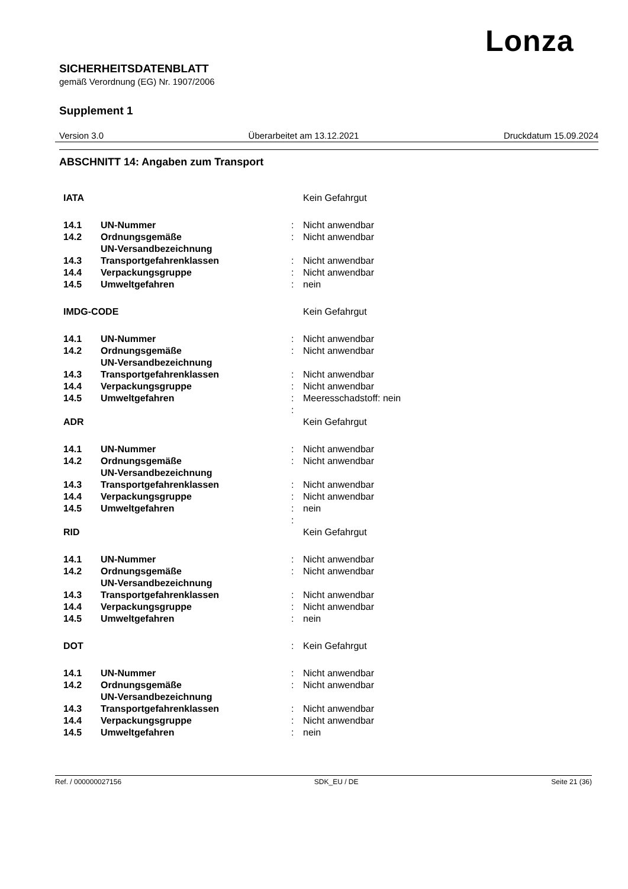Lonza
SICHERHEITSDATENBLATT
gemäß Verordnung (EG) Nr. 1907/2006
Supplement 1
Version 3.0 Überarbeitet am 13.12.2021 Druckdatum 15.09.2024
ABSCHNITT 14: Angaben zum Transport
| IATA | | | Kein Gefahrgut |
| 14.1 | UN-Nummer | : | Nicht anwendbar |
| 14.2 | Ordnungsgemäße UN-Versandbezeichnung | : | Nicht anwendbar |
| 14.3 | Transportgefahrenklassen | : | Nicht anwendbar |
| 14.4 | Verpackungsgruppe | : | Nicht anwendbar |
| 14.5 | Umweltgefahren | : | nein |
| IMDG-CODE | | | Kein Gefahrgut |
| 14.1 | UN-Nummer | : | Nicht anwendbar |
| 14.2 | Ordnungsgemäße UN-Versandbezeichnung | : | Nicht anwendbar |
| 14.3 | Transportgefahrenklassen | : | Nicht anwendbar |
| 14.4 | Verpackungsgruppe | : | Nicht anwendbar |
| 14.5 | Umweltgefahren | : | Meeresschadstoff: nein |
| | | : | |
| ADR | | | Kein Gefahrgut |
| 14.1 | UN-Nummer | : | Nicht anwendbar |
| 14.2 | Ordnungsgemäße UN-Versandbezeichnung | : | Nicht anwendbar |
| 14.3 | Transportgefahrenklassen | : | Nicht anwendbar |
| 14.4 | Verpackungsgruppe | : | Nicht anwendbar |
| 14.5 | Umweltgefahren | : | nein |
| | | : | |
| RID | | | Kein Gefahrgut |
| 14.1 | UN-Nummer | : | Nicht anwendbar |
| 14.2 | Ordnungsgemäße UN-Versandbezeichnung | : | Nicht anwendbar |
| 14.3 | Transportgefahrenklassen | : | Nicht anwendbar |
| 14.4 | Verpackungsgruppe | : | Nicht anwendbar |
| 14.5 | Umweltgefahren | : | nein |
| DOT | | : | Kein Gefahrgut |
| 14.1 | UN-Nummer | : | Nicht anwendbar |
| 14.2 | Ordnungsgemäße UN-Versandbezeichnung | : | Nicht anwendbar |
| 14.3 | Transportgefahrenklassen | : | Nicht anwendbar |
| 14.4 | Verpackungsgruppe | : | Nicht anwendbar |
| 14.5 | Umweltgefahren | : | nein |
Ref. / 000000027156 SDK_EU / DE Seite 21 (36)